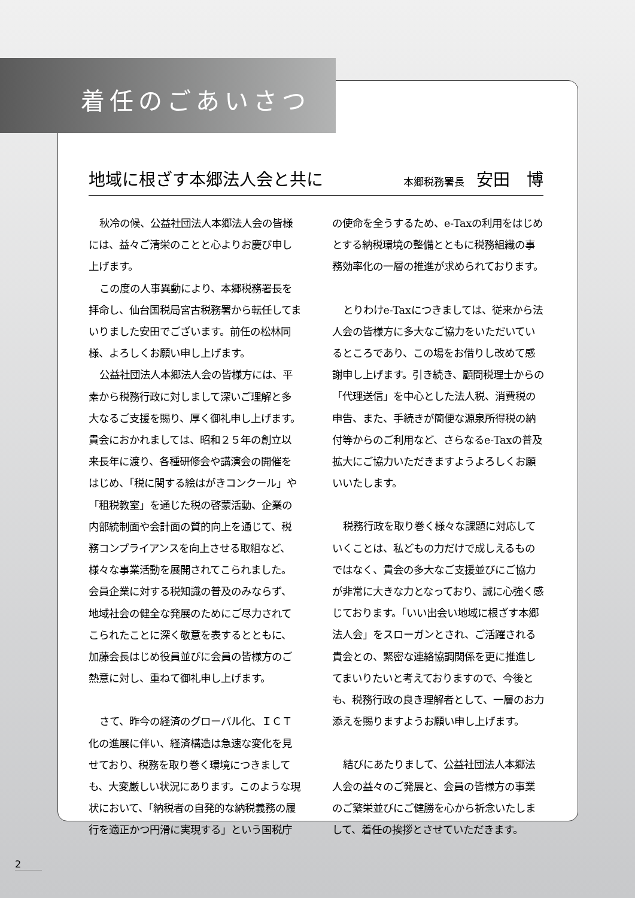着任のごあいさつ
地域に根ざす本郷法人会と共に
本郷税務署長 安田　博
秋冷の候、公益社団法人本郷法人会の皆様には、益々ご清栄のことと心よりお慶び申し上げます。
この度の人事異動により、本郷税務署長を拝命し、仙台国税局宮古税務署から転任してまいりました安田でございます。前任の松林同様、よろしくお願い申し上げます。
公益社団法人本郷法人会の皆様方には、平素から税務行政に対しまして深いご理解と多大なるご支援を賜り、厚く御礼申し上げます。貴会におかれましては、昭和２５年の創立以来長年に渡り、各種研修会や講演会の開催をはじめ、「税に関する絵はがきコンクール」や「租税教室」を通じた税の啓蒙活動、企業の内部統制面や会計面の質的向上を通じて、税務コンプライアンスを向上させる取組など、様々な事業活動を展開されてこられました。会員企業に対する税知識の普及のみならず、地域社会の健全な発展のためにご尽力されてこられたことに深く敬意を表するとともに、加藤会長はじめ役員並びに会員の皆様方のご熱意に対し、重ねて御礼申し上げます。
さて、昨今の経済のグローバル化、ＩＣＴ化の進展に伴い、経済構造は急速な変化を見せており、税務を取り巻く環境につきましても、大変厳しい状況にあります。このような現状において、「納税者の自発的な納税義務の履行を適正かつ円滑に実現する」という国税庁の使命を全うするため、e-Taxの利用をはじめとする納税環境の整備とともに税務組織の事務効率化の一層の推進が求められております。
とりわけe-Taxにつきましては、従来から法人会の皆様方に多大なご協力をいただいているところであり、この場をお借りし改めて感謝申し上げます。引き続き、顧問税理士からの「代理送信」を中心とした法人税、消費税の申告、また、手続きが簡便な源泉所得税の納付等からのご利用など、さらなるe-Taxの普及拡大にご協力いただきますようよろしくお願いいたします。
税務行政を取り巻く様々な課題に対応していくことは、私どもの力だけで成しえるものではなく、貴会の多大なご支援並びにご協力が非常に大きな力となっており、誠に心強く感じております。「いい出会い地域に根ざす本郷法人会」をスローガンとされ、ご活躍される貴会との、緊密な連絡協調関係を更に推進してまいりたいと考えておりますので、今後とも、税務行政の良き理解者として、一層のお力添えを賜りますようお願い申し上げます。
結びにあたりまして、公益社団法人本郷法人会の益々のご発展と、会員の皆様方の事業のご繁栄並びにご健勝を心から祈念いたしまして、着任の挨拶とさせていただきます。
2